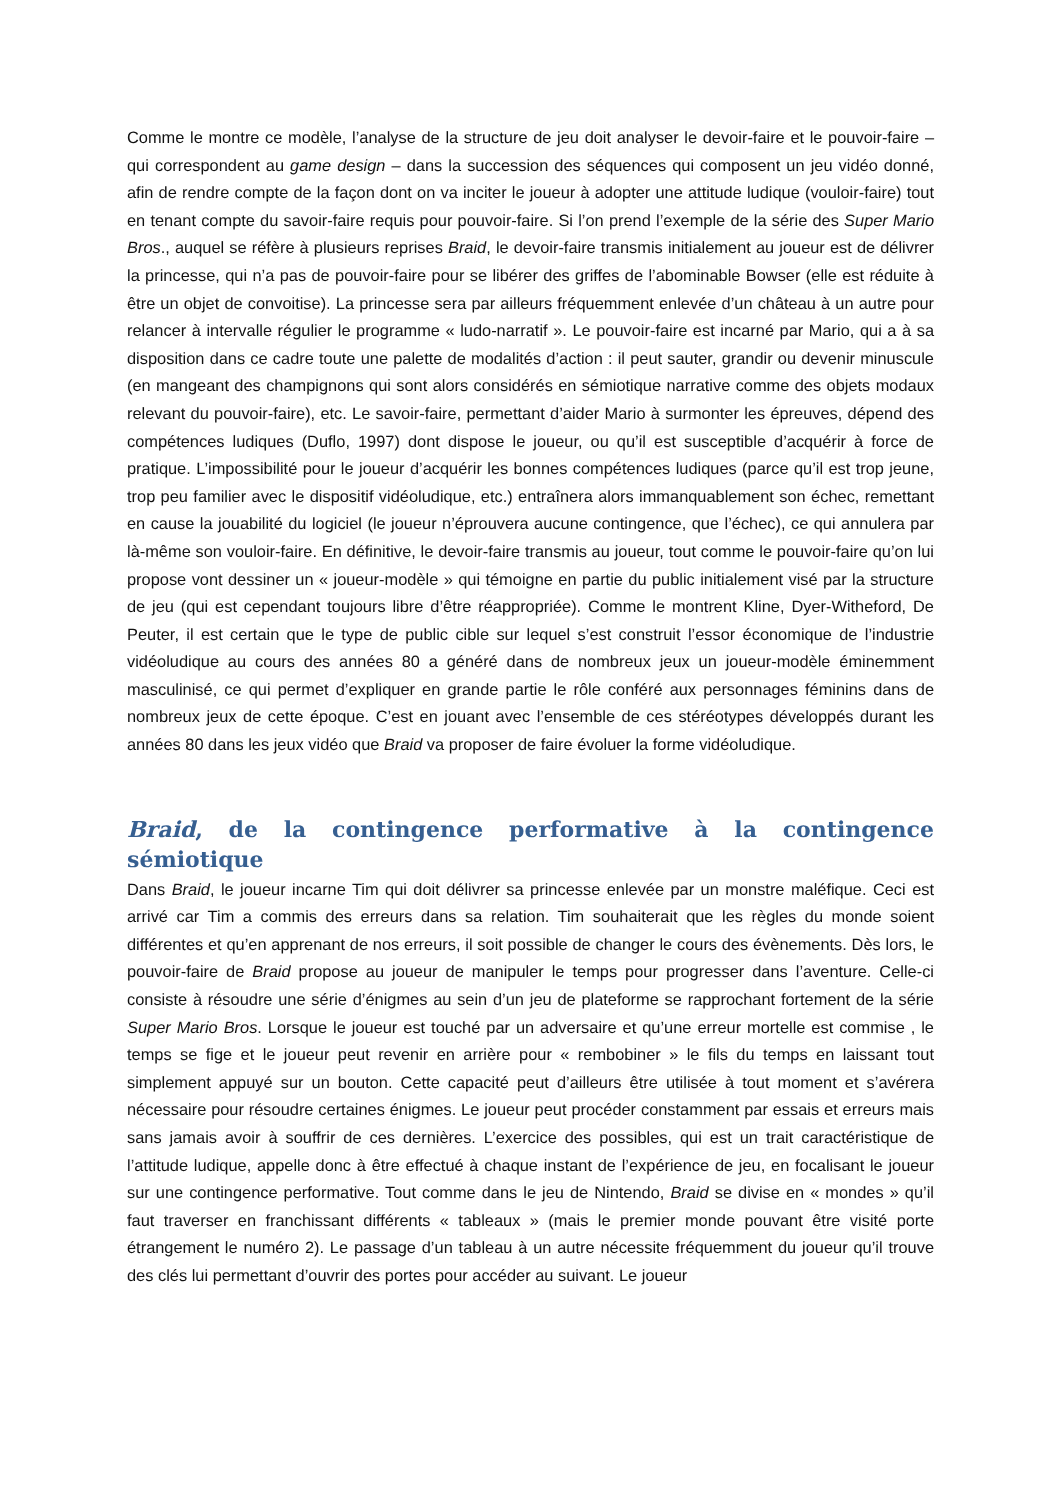Comme le montre ce modèle, l’analyse de la structure de jeu doit analyser le devoir-faire et le pouvoir-faire – qui correspondent au game design – dans la succession des séquences qui composent un jeu vidéo donné, afin de rendre compte de la façon dont on va inciter le joueur à adopter une attitude ludique (vouloir-faire) tout en tenant compte du savoir-faire requis pour pouvoir-faire. Si l’on prend l’exemple de la série des Super Mario Bros., auquel se réfère à plusieurs reprises Braid, le devoir-faire transmis initialement au joueur est de délivrer la princesse, qui n’a pas de pouvoir-faire pour se libérer des griffes de l’abominable Bowser (elle est réduite à être un objet de convoitise). La princesse sera par ailleurs fréquemment enlevée d’un château à un autre pour relancer à intervalle régulier le programme « ludo-narratif ». Le pouvoir-faire est incarné par Mario, qui a à sa disposition dans ce cadre toute une palette de modalités d’action : il peut sauter, grandir ou devenir minuscule (en mangeant des champignons qui sont alors considérés en sémiotique narrative comme des objets modaux relevant du pouvoir-faire), etc. Le savoir-faire, permettant d’aider Mario à surmonter les épreuves, dépend des compétences ludiques (Duflo, 1997) dont dispose le joueur, ou qu’il est susceptible d’acquérir à force de pratique. L’impossibilité pour le joueur d’acquérir les bonnes compétences ludiques (parce qu’il est trop jeune, trop peu familier avec le dispositif vidéoludique, etc.) entraînera alors immanquablement son échec, remettant en cause la jouabilité du logiciel (le joueur n’éprouvera aucune contingence, que l’échec), ce qui annulera par là-même son vouloir-faire. En définitive, le devoir-faire transmis au joueur, tout comme le pouvoir-faire qu’on lui propose vont dessiner un « joueur-modèle » qui témoigne en partie du public initialement visé par la structure de jeu (qui est cependant toujours libre d’être réappropriée). Comme le montrent Kline, Dyer-Witheford, De Peuter, il est certain que le type de public cible sur lequel s’est construit l’essor économique de l’industrie vidéoludique au cours des années 80 a généré dans de nombreux jeux un joueur-modèle éminemment masculinisé, ce qui permet d’expliquer en grande partie le rôle conféré aux personnages féminins dans de nombreux jeux de cette époque. C’est en jouant avec l’ensemble de ces stéréotypes développés durant les années 80 dans les jeux vidéo que Braid va proposer de faire évoluer la forme vidéoludique.
Braid, de la contingence performative à la contingence sémiotique
Dans Braid, le joueur incarne Tim qui doit délivrer sa princesse enlevée par un monstre maléfique. Ceci est arrivé car Tim a commis des erreurs dans sa relation. Tim souhaiterait que les règles du monde soient différentes et qu’en apprenant de nos erreurs, il soit possible de changer le cours des évènements. Dès lors, le pouvoir-faire de Braid propose au joueur de manipuler le temps pour progresser dans l’aventure. Celle-ci consiste à résoudre une série d’énigmes au sein d’un jeu de plateforme se rapprochant fortement de la série Super Mario Bros. Lorsque le joueur est touché par un adversaire et qu’une erreur mortelle est commise , le temps se fige et le joueur peut revenir en arrière pour « rembobiner » le fils du temps en laissant tout simplement appuyé sur un bouton. Cette capacité peut d’ailleurs être utilisée à tout moment et s’avérera nécessaire pour résoudre certaines énigmes. Le joueur peut procéder constamment par essais et erreurs mais sans jamais avoir à souffrir de ces dernières. L’exercice des possibles, qui est un trait caractéristique de l’attitude ludique, appelle donc à être effectué à chaque instant de l’expérience de jeu, en focalisant le joueur sur une contingence performative. Tout comme dans le jeu de Nintendo, Braid se divise en « mondes » qu’il faut traverser en franchissant différents « tableaux » (mais le premier monde pouvant être visité porte étrangement le numéro 2). Le passage d’un tableau à un autre nécessite fréquemment du joueur qu’il trouve des clés lui permettant d’ouvrir des portes pour accéder au suivant. Le joueur